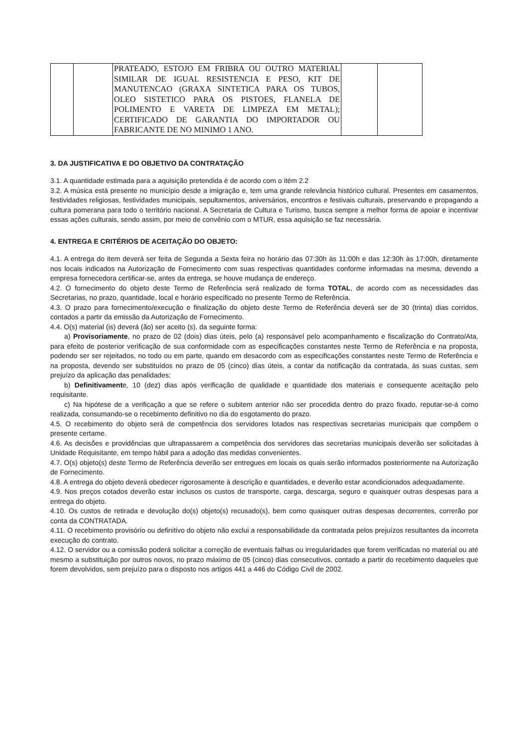| | | PRATEADO, ESTOJO EM FRIBRA OU OUTRO MATERIAL SIMILAR DE IGUAL RESISTENCIA E PESO, KIT DE MANUTENCAO (GRAXA SINTETICA PARA OS TUBOS, OLEO SISTETICO PARA OS PISTOES, FLANELA DE POLIMENTO E VARETA DE LIMPEZA EM METAL); CERTIFICADO DE GARANTIA DO IMPORTADOR OU FABRICANTE DE NO MINIMO 1 ANO. | | |
3. DA JUSTIFICATIVA E DO OBJETIVO DA CONTRATAÇÃO
3.1. A quantidade estimada para a aquisição pretendida é de acordo com o itém 2.2
3.2. A música está presente no município desde a imigração e, tem uma grande relevância histórico cultural. Presentes em casamentos, festividades religiosas, festividades municipais, sepultamentos, aniversários, encontros e festivais culturais, preservando e propagando a cultura pomerana para todo o território nacional. A Secretaria de Cultura e Turismo, busca sempre a melhor forma de apoiar e incentivar essas ações culturais, sendo assim, por meio de convênio com o MTUR, essa aquisição se faz necessária.
4. ENTREGA E CRITÉRIOS DE ACEITAÇÃO DO OBJETO:
4.1. A entrega do item deverá ser feita de Segunda a Sexta feira no horário das 07:30h às 11:00h e das 12:30h às 17:00h, diretamente nos locais indicados na Autorização de Fornecimento com suas respectivas quantidades conforme informadas na mesma, devendo a empresa fornecedora certificar-se, antes da entrega, se houve mudança de endereço.
4.2. O fornecimento do objeto deste Termo de Referência será realizado de forma TOTAL, de acordo com as necessidades das Secretarias, no prazo, quantidade, local e horário especificado no presente Termo de Referência.
4.3. O prazo para fornecimento/execução e finalização do objeto deste Termo de Referência deverá ser de 30 (trinta) dias corridos, contados a partir da emissão da Autorização de Fornecimento.
4.4. O(s) material (is) deverá (ão) ser aceito (s), da seguinte forma:
a) Provisoriamente, no prazo de 02 (dois) dias úteis, pelo (a) responsável pelo acompanhamento e fiscalização do Contrato/Ata, para efeito de posterior verificação de sua conformidade com as especificações constantes neste Termo de Referência e na proposta, podendo ser ser rejeitados, no todo ou em parte, quando em desacordo com as especificações constantes neste Termo de Referência e na proposta, devendo ser substituídos no prazo de 05 (cinco) dias úteis, a contar da notificação da contratada, às suas custas, sem prejuízo da aplicação das penalidades;
b) Definitivamente, 10 (dez) dias após verificação de qualidade e quantidade dos materiais e consequente aceitação pelo requisitante.
c) Na hipótese de a verificação a que se refere o subitem anterior não ser procedida dentro do prazo fixado, reputar-se-á como realizada, consumando-se o recebimento definitivo no dia do esgotamento do prazo.
4.5. O recebimento do objeto será de competência dos servidores lotados nas respectivas secretarias municipais que compõem o presente certame.
4.6. As decisões e providências que ultrapassarem a competência dos servidores das secretarias municipais deverão ser solicitadas à Unidade Requisitante, em tempo hábil para a adoção das medidas convenientes.
4.7. O(s) objeto(s) deste Termo de Referência deverão ser entregues em locais os quais serão informados posteriormente na Autorização de Fornecimento.
4.8. A entrega do objeto deverá obedecer rigorosamente à descrição e quantidades, e deverão estar acondicionados adequadamente.
4.9. Nos preços cotados deverão estar inclusos os custos de transporte, carga, descarga, seguro e quaisquer outras despesas para a entrega do objeto.
4.10. Os custos de retirada e devolução do(s) objeto(s) recusado(s), bem como quaisquer outras despesas decorrentes, correrão por conta da CONTRATADA.
4.11. O recebimento provisório ou definitivo do objeto não exclui a responsabilidade da contratada pelos prejuízos resultantes da incorreta execução do contrato.
4.12. O servidor ou a comissão poderá solicitar a correção de eventuais falhas ou irregularidades que forem verificadas no material ou até mesmo a substituição por outros novos, no prazo máximo de 05 (cinco) dias consecutivos, contado a partir do recebimento daqueles que forem devolvidos, sem prejuízo para o disposto nos artigos 441 a 446 do Código Civil de 2002.